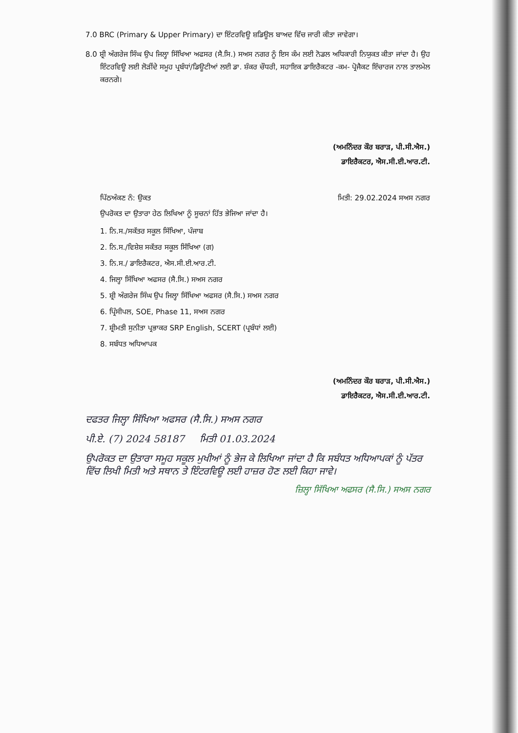7.0 BRC (Primary & Upper Primary) ਦਾ ਇੰਟਰਵਿਊ ਸ਼ਡਿਊਲ ਬਾਅਦ ਵਿੱਚ ਜਾਰੀ ਕੀਤਾ ਜਾਵੇਗਾ।
8.0 ਸ਼੍ਰੀ ਅੰਗਰੇਜ ਸਿੰਘ ਉਪ ਜਿਲ੍ਹਾ ਸਿੱਖਿਆ ਅਫਸਰ (ਸੈ.ਸਿ.) ਸਅਸ ਨਗਰ ਨੂੰ ਇਸ ਕੰਮ ਲਈ ਨੋਡਲ ਅਧਿਕਾਰੀ ਨਿਯੁਕਤ ਕੀਤਾ ਜਾਂਦਾ ਹੈ। ਉਹ ਇੰਟਰਵਿਊ ਲਈ ਲੋੜੀਂਦੇ ਸਮੂਹ ਪ੍ਰਬੰਧਾਂ/ਡਿਊਟੀਆਂ ਲਈ ਡਾ. ਸ਼ੰਕਰ ਚੌਧਰੀ, ਸਹਾਇਕ ਡਾਇਰੈਕਟਰ -ਕਮ- ਪ੍ਰੋਜੈਕਟ ਇੰਚਾਰਜ ਨਾਲ ਤਾਲਮੇਲ ਕਰਨਗੇ।
(ਅਮਨਿੰਦਰ ਕੌਰ ਬਰਾੜ, ਪੀ.ਸੀ.ਐਸ.)
ਡਾਇਰੈਕਟਰ, ਐਸ.ਸੀ.ਈ.ਆਰ.ਟੀ.
ਪਿੱਠਅੰਕਣ ਨੰ: ਉਕਤ ਮਿਤੀ: 29.02.2024 ਸਅਸ ਨਗਰ
ਉਪਰੋਕਤ ਦਾ ਉਤਾਰਾ ਹੇਠ ਲਿਖਿਆ ਨੂੰ ਸੂਚਨਾਂ ਹਿੱਤ ਭੇਜਿਆ ਜਾਂਦਾ ਹੈ।
1. ਨਿ.ਸ./ਸਕੱਤਰ ਸਕੂਲ ਸਿੱਖਿਆ, ਪੰਜਾਬ
2. ਨਿ.ਸ./ਵਿਸ਼ੇਸ਼ ਸਕੱਤਰ ਸਕੂਲ ਸਿੱਖਿਆ (ਗ)
3. ਨਿ.ਸ./ ਡਾਇਰੈਕਟਰ, ਐਸ.ਸੀ.ਈ.ਆਰ.ਟੀ.
4. ਜਿਲ੍ਹਾ ਸਿੱਖਿਆ ਅਫਸਰ (ਸੈ.ਸਿ.) ਸਅਸ ਨਗਰ
5. ਸ਼੍ਰੀ ਅੰਗਰੇਜ ਸਿੰਘ ਉਪ ਜਿਲ੍ਹਾ ਸਿੱਖਿਆ ਅਫਸਰ (ਸੈ.ਸਿ.) ਸਅਸ ਨਗਰ
6. ਪ੍ਰਿੰਸੀਪਲ, SOE, Phase 11, ਸਅਸ ਨਗਰ
7. ਸ਼੍ਰੀਮਤੀ ਸੁਨੀਤਾ ਪ੍ਰਭਾਕਰ SRP English, SCERT (ਪ੍ਰਬੰਧਾਂ ਲਈ)
8. ਸਬੰਧਤ ਅਧਿਆਪਕ
(ਅਮਨਿੰਦਰ ਕੌਰ ਬਰਾੜ, ਪੀ.ਸੀ.ਐਸ.)
ਡਾਇਰੈਕਟਰ, ਐਸ.ਸੀ.ਈ.ਆਰ.ਟੀ.
ਦਫਤਰ ਜਿਲ੍ਹਾ ਸਿੱਖਿਆ ਅਫਸਰ (ਸੈ.ਸਿ.) ਸਅਸ ਨਗਰ
ਪੀ.ਏ. (7) 2024 58187 ਮਿਤੀ 01.03.2024
ਉਪਰੋਕਤ ਦਾ ਉਤਾਰਾ ਸਮੂਹ ਸਕੂਲ ਮੁਖੀਆਂ ਨੂੰ ਭੇਜ ਕੇ ਲਿਖਿਆ ਜਾਂਦਾ ਹੈ ਕਿ ਸਬੰਧਤ ਅਧਿਆਪਕਾਂ ਨੂੰ ਪੱਤਰ ਵਿੱਚ ਲਿਖੀ ਮਿਤੀ ਅਤੇ ਸਥਾਨ ਤੇ ਇੰਟਰਵਿਊ ਲਈ ਹਾਜ਼ਰ ਹੋਣ ਲਈ ਕਿਹਾ ਜਾਵੇ।
ਜ਼ਿਲ੍ਹਾ ਸਿੱਖਿਆ ਅਫਸਰ (ਸੈ.ਸਿ.) ਸਅਸ ਨਗਰ